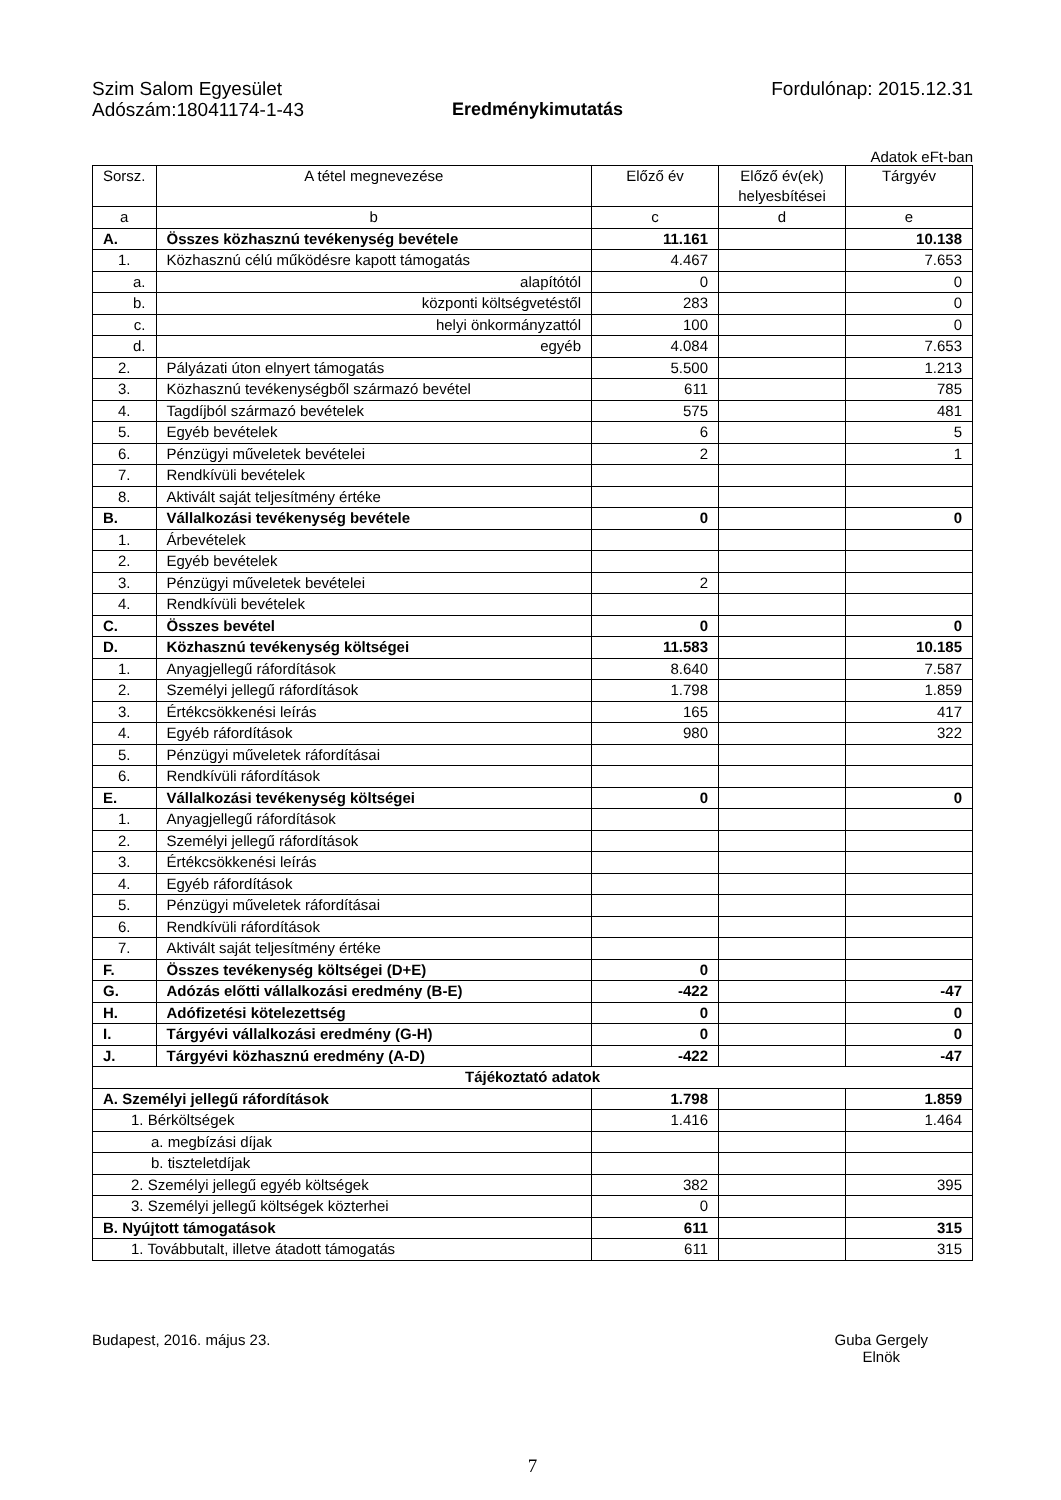Szim Salom Egyesület
Adószám:18041174-1-43
Eredménykimutatás Fordulónap: 2015.12.31
Adatok eFt-ban
| Sorsz. | A tétel megnevezése | Előző év | Előző év(ek) helyesbítései | Tárgyév |
| --- | --- | --- | --- | --- |
| a | b | c | d | e |
| A. | Összes közhasznú tevékenység bevétele | 11.161 | | 10.138 |
| 1. | Közhasznú célú működésre kapott támogatás | 4.467 | | 7.653 |
| a. | alapítótól | 0 | | 0 |
| b. | központi költségvetéstől | 283 | | 0 |
| c. | helyi önkormányzattól | 100 | | 0 |
| d. | egyéb | 4.084 | | 7.653 |
| 2. | Pályázati úton elnyert támogatás | 5.500 | | 1.213 |
| 3. | Közhasznú tevékenységből származó bevétel | 611 | | 785 |
| 4. | Tagdíjból származó bevételek | 575 | | 481 |
| 5. | Egyéb bevételek | 6 | | 5 |
| 6. | Pénzügyi műveletek bevételei | 2 | | 1 |
| 7. | Rendkívüli bevételek | | | |
| 8. | Aktivált saját teljesítmény értéke | | | |
| B. | Vállalkozási tevékenység bevétele | 0 | | 0 |
| 1. | Árbevételek | | | |
| 2. | Egyéb bevételek | | | |
| 3. | Pénzügyi műveletek bevételei | 2 | | |
| 4. | Rendkívüli bevételek | | | |
| C. | Összes bevétel | 0 | | 0 |
| D. | Közhasznú tevékenység költségei | 11.583 | | 10.185 |
| 1. | Anyagjellegű ráfordítások | 8.640 | | 7.587 |
| 2. | Személyi jellegű ráfordítások | 1.798 | | 1.859 |
| 3. | Értékcsökkenési leírás | 165 | | 417 |
| 4. | Egyéb ráfordítások | 980 | | 322 |
| 5. | Pénzügyi műveletek ráfordításai | | | |
| 6. | Rendkívüli ráfordítások | | | |
| E. | Vállalkozási tevékenység költségei | 0 | | 0 |
| 1. | Anyagjellegű ráfordítások | | | |
| 2. | Személyi jellegű ráfordítások | | | |
| 3. | Értékcsökkenési leírás | | | |
| 4. | Egyéb ráfordítások | | | |
| 5. | Pénzügyi műveletek ráfordításai | | | |
| 6. | Rendkívüli ráfordítások | | | |
| 7. | Aktivált saját teljesítmény értéke | | | |
| F. | Összes tevékenység költségei (D+E) | 0 | | |
| G. | Adózás előtti vállalkozási eredmény (B-E) | -422 | | -47 |
| H. | Adófizetési kötelezettség | 0 | | 0 |
| I. | Tárgyévi vállalkozási eredmény (G-H) | 0 | | 0 |
| J. | Tárgyévi közhasznú eredmény (A-D) | -422 | | -47 |
| Tájékoztató adatok | | | | |
| A. Személyi jellegű ráfordítások | | 1.798 | | 1.859 |
| 1. Bérköltségek | | 1.416 | | 1.464 |
| a. megbízási díjak | | | | |
| b. tiszteletdíjak | | | | |
| 2. Személyi jellegű egyéb költségek | | 382 | | 395 |
| 3. Személyi jellegű költségek közterhei | | 0 | | |
| B. Nyújtott támogatások | | 611 | | 315 |
| 1. Továbbutalt, illetve átadott támogatás | | 611 | | 315 |
Budapest, 2016. május 23. Guba Gergely
Elnök
7